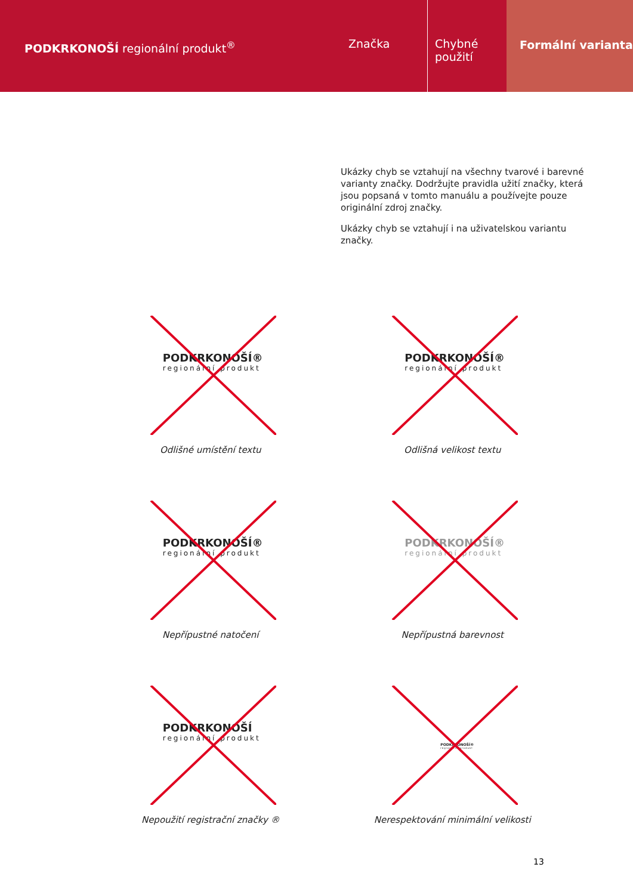PODKRKONOŠÍ regionální produkt<sup>®</sup>
Značka Chybné použití
Formální varianta
Ukázky chyb se vztahují na všechny tvarové i barevné varianty značky. Dodržujte pravidla užití značky, která jsou popsaná v tomto manuálu a používejte pouze originální zdroj značky.
Ukázky chyb se vztahují i na uživatelskou variantu značky.
PODKRKONOŠÍ®
regionální produkt
Odlišné umístění textu
PODKRKONOŠÍ®
regionální produkt
Odlišná velikost textu
PODKRKONOŠÍ®
regionální produkt
Nepřípustné natočení
PODKRKONOŠÍ®
regionální produkt
Nepřípustná barevnost
PODKRKONOŠÍ
regionální produkt
Nepoužití registrační značky ®
PODKRKONOŠÍ®
regionální produkt
Nerespektování minimální velikosti
13